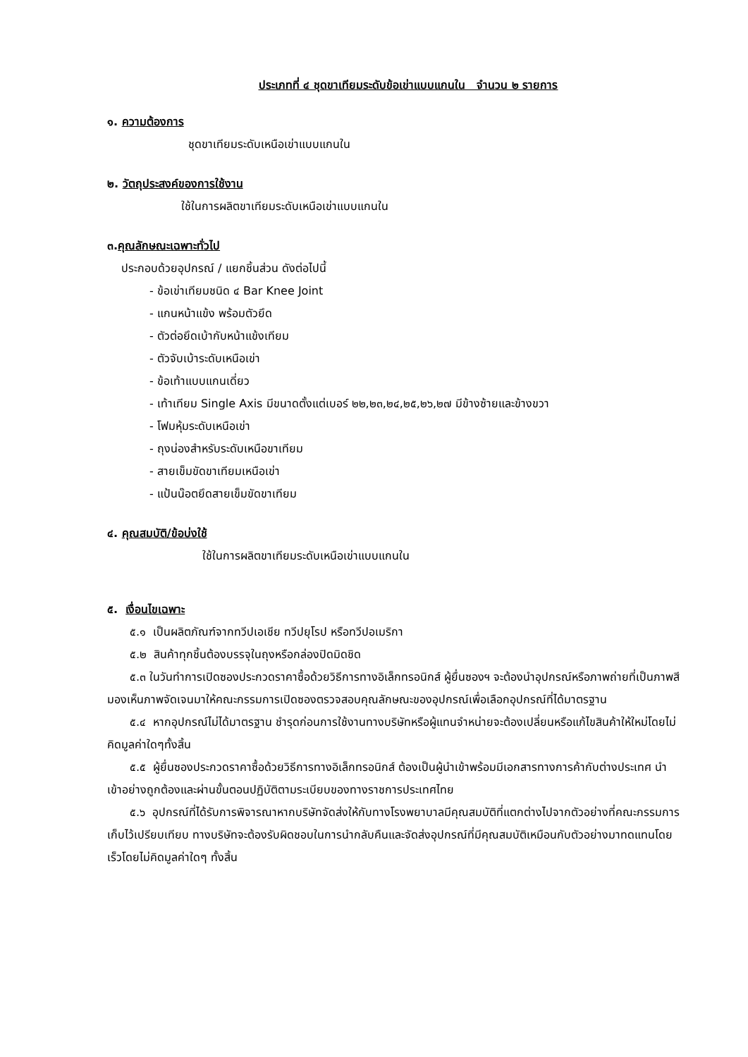ประเภทที่ ๔ ชุดขาเทียมระดับข้อเข่าแบบแกนใน จำนวน ๒ รายการ
๑. ความต้องการ
ชุดขาเทียมระดับเหนือเข่าแบบแกนใน
๒. วัตถุประสงค์ของการใช้งาน
ใช้ในการผลิตขาเทียมระดับเหนือเข่าแบบแกนใน
๓.คุณลักษณะเฉพาะทั่วไป
ประกอบด้วยอุปกรณ์ / แยกชิ้นส่วน ดังต่อไปนี้
- ข้อเข่าเทียมชนิด ๔ Bar Knee Joint
- แกนหน้าแข้ง พร้อมตัวยึด
- ตัวต่อยึดเบ้ากับหน้าแข้งเทียม
- ตัวจับเบ้าระดับเหนือเข่า
- ข้อเท้าแบบแกนเดี่ยว
- เท้าเทียม Single Axis มีขนาดตั้งแต่เบอร์ ๒๒,๒๓,๒๔,๒๕,๒๖,๒๗ มีข้างซ้ายและข้างขวา
- โฟมหุ้มระดับเหนือเข่า
- ถุงน่องสำหรับระดับเหนือขาเทียม
- สายเข็มขัดขาเทียมเหนือเข่า
- แป้นน๊อตยึดสายเข็มขัดขาเทียม
๔. คุณสมบัติ/ข้อบ่งใช้
ใช้ในการผลิตขาเทียมระดับเหนือเข่าแบบแกนใน
๕. เงื่อนไขเฉพาะ
๕.๑ เป็นผลิตภัณฑ์จากทวีปเอเชีย ทวีปยุโรป หรือทวีปอเมริกา
๕.๒ สินค้าทุกชิ้นต้องบรรจุในถุงหรือกล่องปิดมิดชิด
๕.๓ ในวันทำการเปิดซองประกวดราคาซื้อด้วยวิธีการทางอิเล็กทรอนิกส์ ผู้ยื่นซองฯ จะต้องนำอุปกรณ์หรือภาพถ่ายที่เป็นภาพสีมองเห็นภาพจัดเจนมาให้คณะกรรมการเปิดซองตรวจสอบคุณลักษณะของอุปกรณ์เพื่อเลือกอุปกรณ์ที่ได้มาตรฐาน
๕.๔ หากอุปกรณ์ไม่ได้มาตรฐาน ชำรุดก่อนการใช้งานทางบริษัทหรือผู้แทนจำหน่ายจะต้องเปลี่ยนหรือแก้ไขสินค้าให้ใหม่โดยไม่คิดมูลค่าใดๆทั้งสิ้น
๕.๕ ผู้ยื่นซองประกวดราคาซื้อด้วยวิธีการทางอิเล็กทรอนิกส์ ต้องเป็นผู้นำเข้าพร้อมมีเอกสารทางการค้ากับต่างประเทศ นำเข้าอย่างถูกต้องและผ่านขั้นตอนปฏิบัติตามระเบียบของทางราชการประเทศไทย
๕.๖ อุปกรณ์ที่ได้รับการพิจารณาหากบริษัทจัดส่งให้กับทางโรงพยาบาลมีคุณสมบัติที่แตกต่างไปจากตัวอย่างที่คณะกรรมการเก็บไว้เปรียบเทียบ ทางบริษัทจะต้องรับผิดชอบในการนำกลับคืนและจัดส่งอุปกรณ์ที่มีคุณสมบัติเหมือนกับตัวอย่างมาทดแทนโดยเร็วโดยไม่คิดมูลค่าใดๆ ทั้งสิ้น